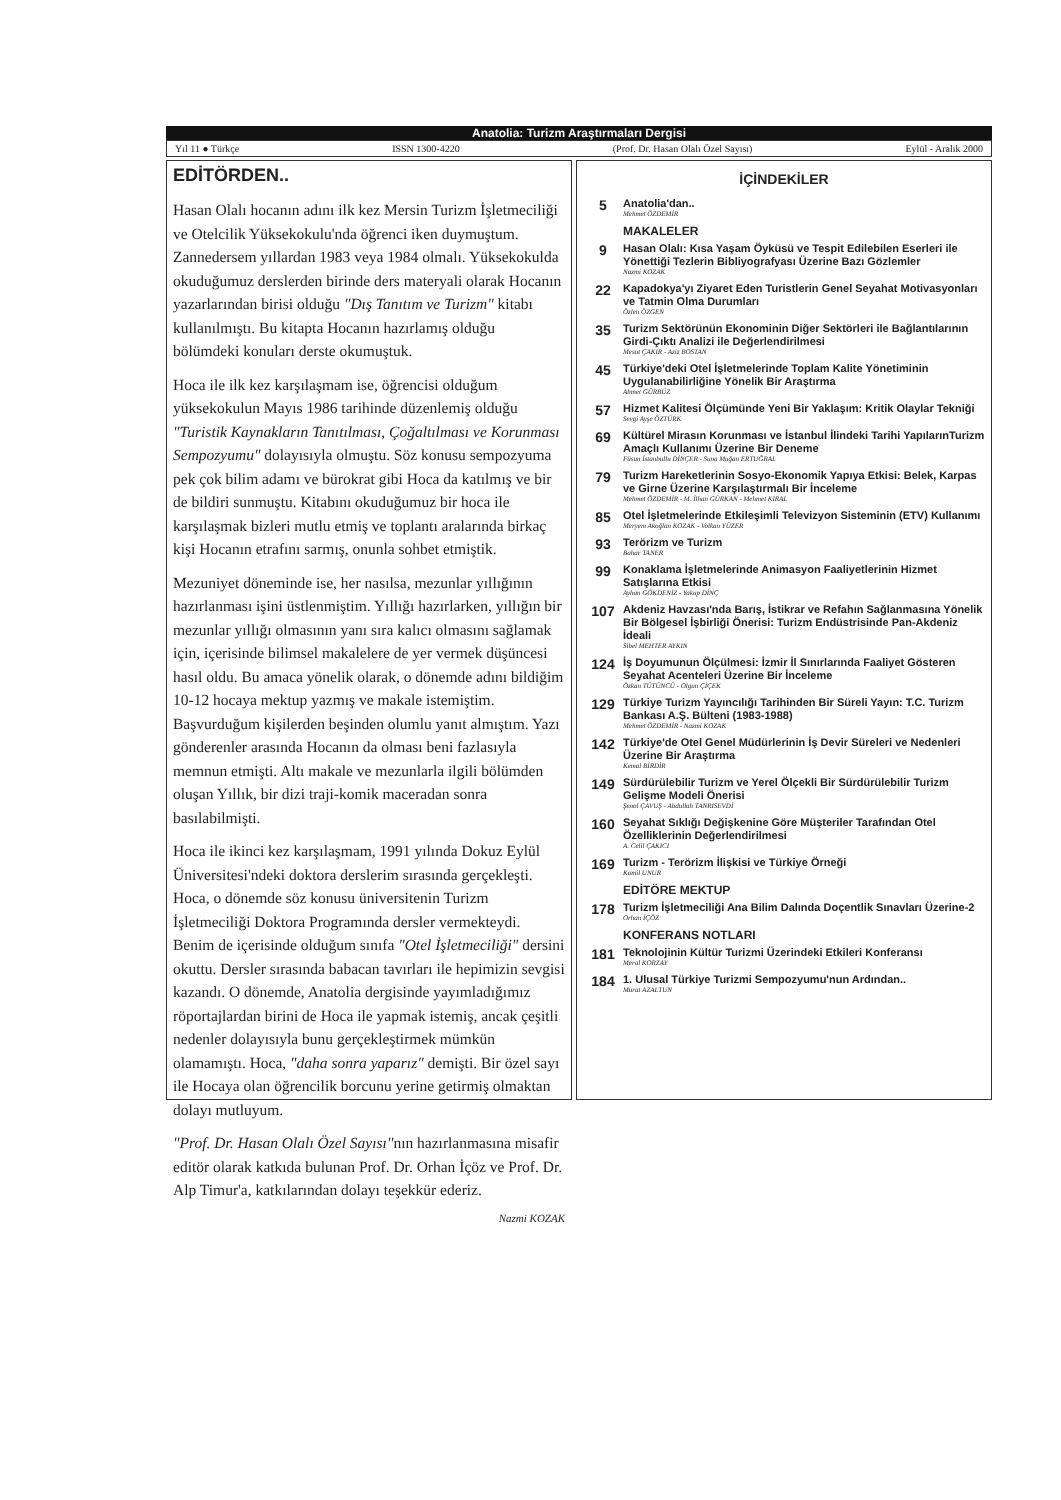Anatolia: Turizm Araştırmaları Dergisi
Yıl 11 ● Türkçe ISSN 1300-4220 (Prof. Dr. Hasan Olalı Özel Sayısı) Eylül - Aralık 2000
EDİTÖRDEN..
Hasan Olalı hocanın adını ilk kez Mersin Turizm İşletmeciliği ve Otelcilik Yüksekokulu'nda öğrenci iken duymuştum. Zannedersem yıllardan 1983 veya 1984 olmalı. Yüksekokulda okuduğumuz derslerden birinde ders materyali olarak Hocanın yazarlarından birisi olduğu "Dış Tanıtım ve Turizm" kitabı kullanılmıştı. Bu kitapta Hocanın hazırlamış olduğu bölümdeki konuları derste okumuştuk.
Hoca ile ilk kez karşılaşmam ise, öğrencisi olduğum yüksekokulun Mayıs 1986 tarihinde düzenlemiş olduğu "Turistik Kaynakların Tanıtılması, Çoğaltılması ve Korunması Sempozyumu" dolayısıyla olmuştu. Söz konusu sempozyuma pek çok bilim adamı ve bürokrat gibi Hoca da katılmış ve bir de bildiri sunmuştu. Kitabını okuduğumuz bir hoca ile karşılaşmak bizleri mutlu etmiş ve toplantı aralarında birkaç kişi Hocanın etrafını sarmış, onunla sohbet etmiştik.
Mezuniyet döneminde ise, her nasılsa, mezunlar yıllığının hazırlanması işini üstlenmiştim. Yıllığı hazırlarken, yıllığın bir mezunlar yıllığı olmasının yanı sıra kalıcı olmasını sağlamak için, içerisinde bilimsel makalelere de yer vermek düşüncesi hasıl oldu. Bu amaca yönelik olarak, o dönemde adını bildiğim 10-12 hocaya mektup yazmış ve makale istemiştim. Başvurduğum kişilerden beşinden olumlu yanıt almıştım. Yazı gönderenler arasında Hocanın da olması beni fazlasıyla memnun etmişti. Altı makale ve mezunlarla ilgili bölümden oluşan Yıllık, bir dizi traji-komik maceradan sonra basılabilmişti.
Hoca ile ikinci kez karşılaşmam, 1991 yılında Dokuz Eylül Üniversitesi'ndeki doktora derslerim sırasında gerçekleşti. Hoca, o dönemde söz konusu üniversitenin Turizm İşletmeciliği Doktora Programında dersler vermekteydi. Benim de içerisinde olduğum sınıfa "Otel İşletmeciliği" dersini okuttu. Dersler sırasında babacan tavırları ile hepimizin sevgisi kazandı. O dönemde, Anatolia dergisinde yayımladığımız röportajlardan birini de Hoca ile yapmak istemiş, ancak çeşitli nedenler dolayısıyla bunu gerçekleştirmek mümkün olamamıştı. Hoca, "daha sonra yaparız" demişti. Bir özel sayı ile Hocaya olan öğrencilik borcunu yerine getirmiş olmaktan dolayı mutluyum.
"Prof. Dr. Hasan Olalı Özel Sayısı"nın hazırlanmasına misafir editör olarak katkıda bulunan Prof. Dr. Orhan İçöz ve Prof. Dr. Alp Timur'a, katkılarından dolayı teşekkür ederiz.
Nazmi KOZAK
İÇİNDEKİLER
5
Anatolia'dan..
Mehmet ÖZDEMİR
MAKALELER
9
Hasan Olalı: Kısa Yaşam Öyküsü ve Tespit Edilebilen Eserleri ile Yönettiği Tezlerin Bibliyografyası Üzerine Bazı Gözlemler
Nazmi KOZAK
22
Kapadokya'yı Ziyaret Eden Turistlerin Genel Seyahat Motivasyonları ve Tatmin Olma Durumları
Özlen ÖZGEN
35
Turizm Sektörünün Ekonominin Diğer Sektörleri ile Bağlantılarının Girdi-Çıktı Analizi ile Değerlendirilmesi
Mesut ÇAKIR - Aziz BOSTAN
45
Türkiye'deki Otel İşletmelerinde Toplam Kalite Yönetiminin Uygulanabilirliğine Yönelik Bir Araştırma
Ahmet GÜRBÜZ
57
Hizmet Kalitesi Ölçümünde Yeni Bir Yaklaşım: Kritik Olaylar Tekniği
Sevgi Ayşe ÖZTÜRK
69
Kültürel Mirasın Korunması ve İstanbul İlindeki Tarihi YapılarınTurizm Amaçlı Kullanımı Üzerine Bir Deneme
Füsun İstanbullu DİNÇER - Suna Muğan ERTUĞRAL
79
Turizm Hareketlerinin Sosyo-Ekonomik Yapıya Etkisi: Belek, Karpas ve Girne Üzerine Karşılaştırmalı Bir İnceleme
Mehmet ÖZDEMİR - M. İlhan GÜRKAN - Mehmet KIRAL
85
Otel İşletmelerinde Etkileşimli Televizyon Sisteminin (ETV) Kullanımı
Meryem Akoğlan KOZAK - Volkan YÜZER
93
Terörizm ve Turizm
Bahar TANER
99
Konaklama İşletmelerinde Animasyon Faaliyetlerinin Hizmet Satışlarına Etkisi
Ayhan GÖKDENİZ - Yakup DİNÇ
107
Akdeniz Havzası'nda Barış, İstikrar ve Refahın Sağlanmasına Yönelik Bir Bölgesel İşbirliği Önerisi: Turizm Endüstrisinde Pan-Akdeniz İdeali
Sibel MEHTER AYKIN
124
İş Doyumunun Ölçülmesi: İzmir İl Sınırlarında Faaliyet Gösteren Seyahat Acenteleri Üzerine Bir İnceleme
Özkan TÜTÜNCÜ - Olgun ÇİÇEK
129
Türkiye Turizm Yayıncılığı Tarihinden Bir Süreli Yayın: T.C. Turizm Bankası A.Ş. Bülteni (1983-1988)
Mehmet ÖZDEMİR - Nazmi KOZAK
142
Türkiye'de Otel Genel Müdürlerinin İş Devir Süreleri ve Nedenleri Üzerine Bir Araştırma
Kemal BİRDİR
149
Sürdürülebilir Turizm ve Yerel Ölçekli Bir Sürdürülebilir Turizm Gelişme Modeli Önerisi
Şenol ÇAVUŞ - Abdullah TANRISEVDİ
160
Seyahat Sıklığı Değişkenine Göre Müşteriler Tarafından Otel Özelliklerinin Değerlendirilmesi
A. Celil ÇAKICI
169
Turizm - Terörizm İlişkisi ve Türkiye Örneği
Kamil UNUR
EDİTÖRE MEKTUP
178
Turizm İşletmeciliği Ana Bilim Dalında Doçentlik Sınavları Üzerine-2
Orhan İÇÖZ
KONFERANS NOTLARI
181
Teknolojinin Kültür Turizmi Üzerindeki Etkileri Konferansı
Meral KORZAY
184
1. Ulusal Türkiye Turizmi Sempozyumu'nun Ardından..
Murat AZALTUN